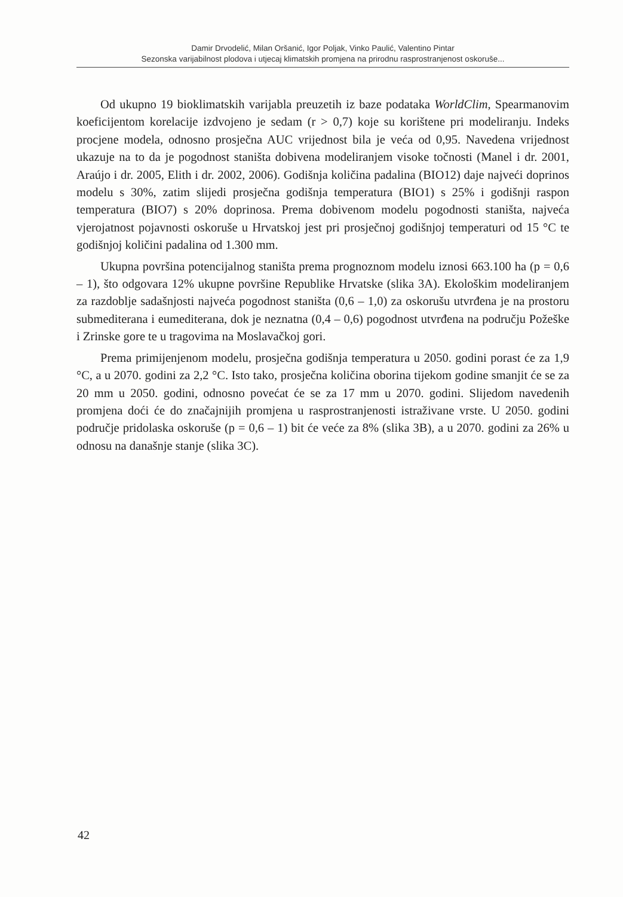Damir Drvodelić, Milan Oršanić, Igor Poljak, Vinko Paulić, Valentino Pintar
Sezonska varijabilnost plodova i utjecaj klimatskih promjena na prirodnu rasprostranjenost oskoruše...
Od ukupno 19 bioklimatskih varijabla preuzetih iz baze podataka WorldClim, Spearmanovim koeficijentom korelacije izdvojeno je sedam (r > 0,7) koje su korištene pri modeliranju. Indeks procjene modela, odnosno prosječna AUC vrijednost bila je veća od 0,95. Navedena vrijednost ukazuje na to da je pogodnost staništa dobivena modeliranjem visoke točnosti (Manel i dr. 2001, Araújo i dr. 2005, Elith i dr. 2002, 2006). Godišnja količina padalina (BIO12) daje najveći doprinos modelu s 30%, zatim slijedi prosječna godišnja temperatura (BIO1) s 25% i godišnji raspon temperatura (BIO7) s 20% doprinosa. Prema dobivenom modelu pogodnosti staništa, najveća vjerojatnost pojavnosti oskoruše u Hrvatskoj jest pri prosječnoj godišnjoj temperaturi od 15 °C te godišnjoj količini padalina od 1.300 mm.
Ukupna površina potencijalnog staništa prema prognoznom modelu iznosi 663.100 ha (p = 0,6 – 1), što odgovara 12% ukupne površine Republike Hrvatske (slika 3A). Ekološkim modeliranjem za razdoblje sadašnjosti najveća pogodnost staništa (0,6 – 1,0) za oskorušu utvrđena je na prostoru submediterana i eumediterana, dok je neznatna (0,4 – 0,6) pogodnost utvrđena na području Požeške i Zrinske gore te u tragovima na Moslavačkoj gori.
Prema primijenjenom modelu, prosječna godišnja temperatura u 2050. godini porast će za 1,9 °C, a u 2070. godini za 2,2 °C. Isto tako, prosječna količina oborina tijekom godine smanjit će se za 20 mm u 2050. godini, odnosno povećat će se za 17 mm u 2070. godini. Slijedom navedenih promjena doći će do značajnijih promjena u rasprostranjenosti istraživane vrste. U 2050. godini područje pridolaska oskoruše (p = 0,6 – 1) bit će veće za 8% (slika 3B), a u 2070. godini za 26% u odnosu na današnje stanje (slika 3C).
42